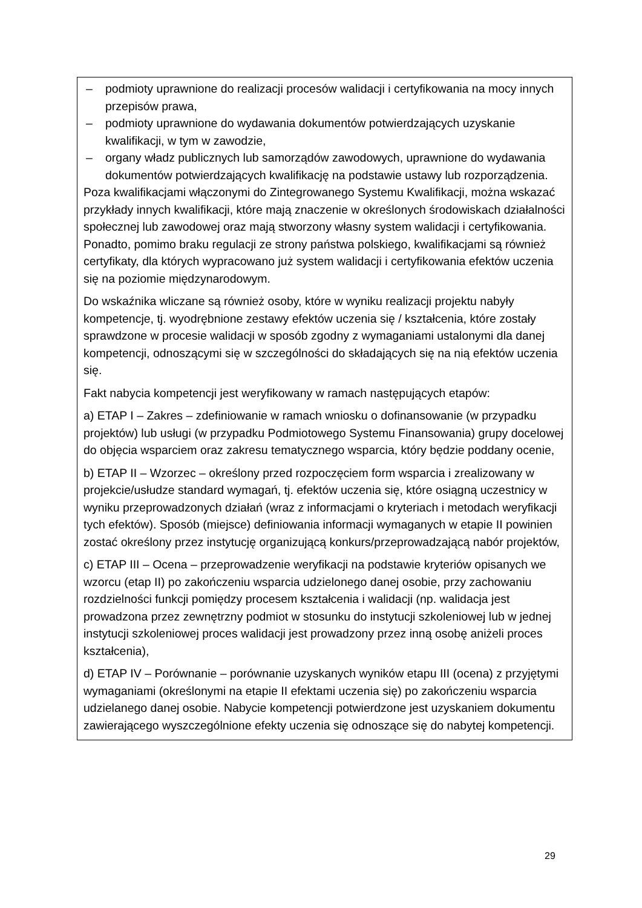– podmioty uprawnione do realizacji procesów walidacji i certyfikowania na mocy innych przepisów prawa,
– podmioty uprawnione do wydawania dokumentów potwierdzających uzyskanie kwalifikacji, w tym w zawodzie,
– organy władz publicznych lub samorządów zawodowych, uprawnione do wydawania dokumentów potwierdzających kwalifikację na podstawie ustawy lub rozporządzenia.
Poza kwalifikacjami włączonymi do Zintegrowanego Systemu Kwalifikacji, można wskazać przykłady innych kwalifikacji, które mają znaczenie w określonych środowiskach działalności społecznej lub zawodowej oraz mają stworzony własny system walidacji i certyfikowania. Ponadto, pomimo braku regulacji ze strony państwa polskiego, kwalifikacjami są również certyfikaty, dla których wypracowano już system walidacji i certyfikowania efektów uczenia się na poziomie międzynarodowym.
Do wskaźnika wliczane są również osoby, które w wyniku realizacji projektu nabyły kompetencje, tj. wyodrębnione zestawy efektów uczenia się / kształcenia, które zostały sprawdzone w procesie walidacji w sposób zgodny z wymaganiami ustalonymi dla danej kompetencji, odnoszącymi się w szczególności do składających się na nią efektów uczenia się.
Fakt nabycia kompetencji jest weryfikowany w ramach następujących etapów:
a) ETAP I – Zakres – zdefiniowanie w ramach wniosku o dofinansowanie (w przypadku projektów) lub usługi (w przypadku Podmiotowego Systemu Finansowania) grupy docelowej do objęcia wsparciem oraz zakresu tematycznego wsparcia, który będzie poddany ocenie,
b) ETAP II – Wzorzec – określony przed rozpoczęciem form wsparcia i zrealizowany w projekcie/usłudze standard wymagań, tj. efektów uczenia się, które osiągną uczestnicy w wyniku przeprowadzonych działań (wraz z informacjami o kryteriach i metodach weryfikacji tych efektów). Sposób (miejsce) definiowania informacji wymaganych w etapie II powinien zostać określony przez instytucję organizującą konkurs/przeprowadzającą nabór projektów,
c) ETAP III – Ocena – przeprowadzenie weryfikacji na podstawie kryteriów opisanych we wzorcu (etap II) po zakończeniu wsparcia udzielonego danej osobie, przy zachowaniu rozdzielności funkcji pomiędzy procesem kształcenia i walidacji (np. walidacja jest prowadzona przez zewnętrzny podmiot w stosunku do instytucji szkoleniowej lub w jednej instytucji szkoleniowej proces walidacji jest prowadzony przez inną osobę aniżeli proces kształcenia),
d) ETAP IV – Porównanie – porównanie uzyskanych wyników etapu III (ocena) z przyjętymi wymaganiami (określonymi na etapie II efektami uczenia się) po zakończeniu wsparcia udzielanego danej osobie. Nabycie kompetencji potwierdzone jest uzyskaniem dokumentu zawierającego wyszczególnione efekty uczenia się odnoszące się do nabytej kompetencji.
29